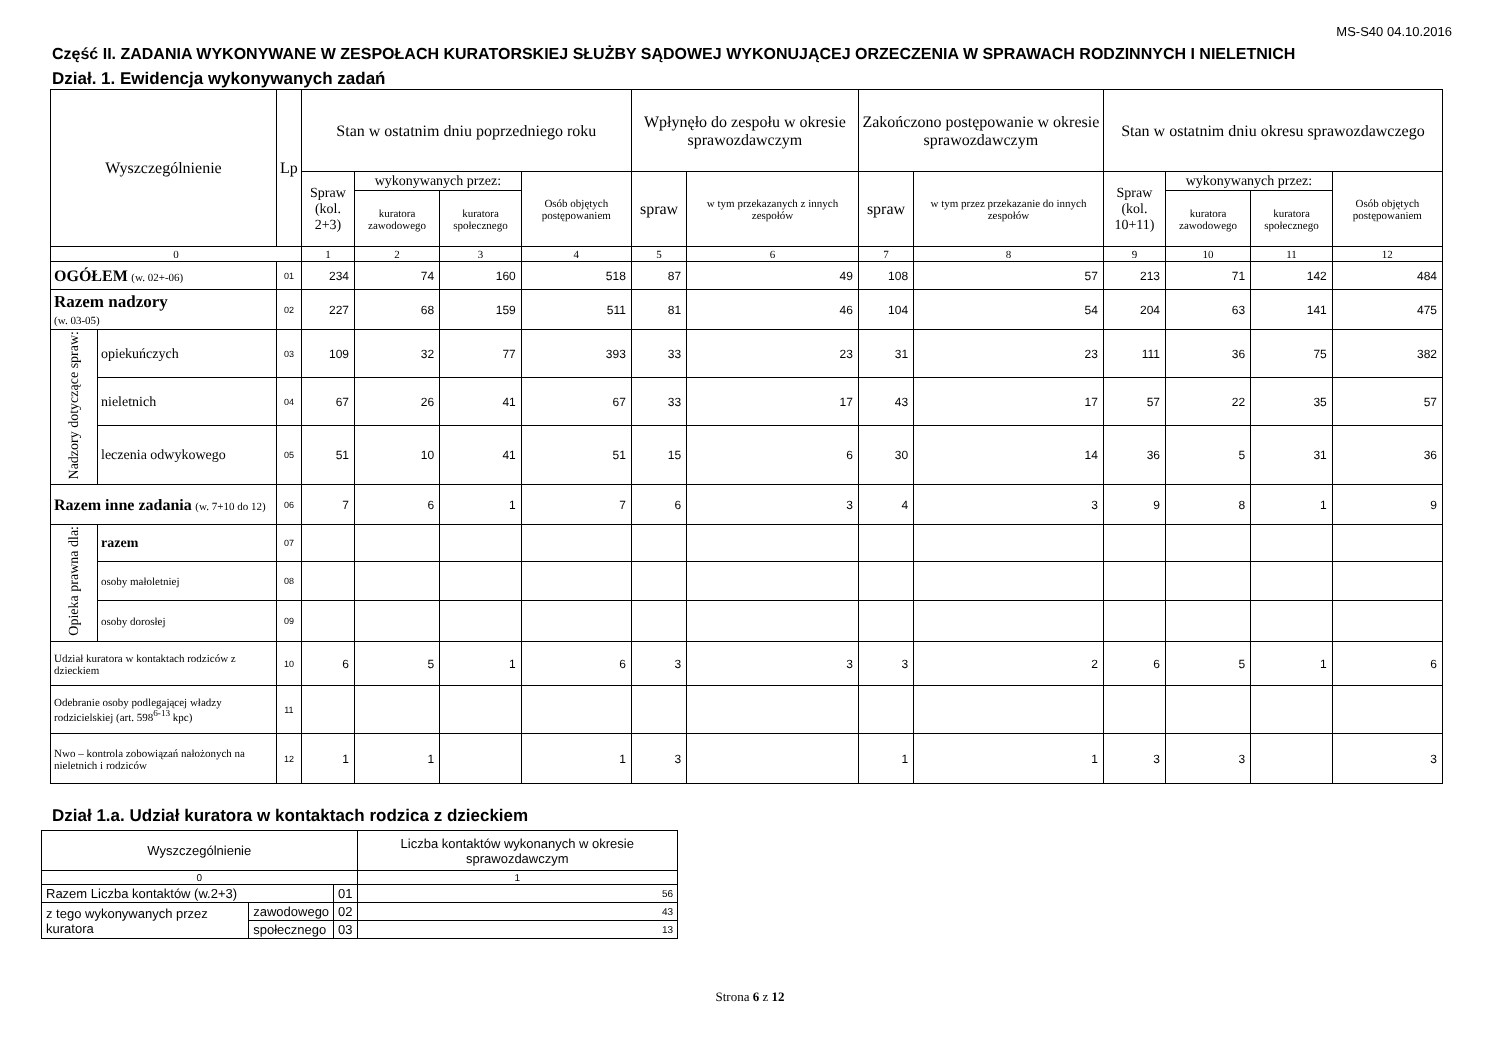MS-S40 04.10.2016
Część II. ZADANIA WYKONYWANE W ZESPOŁACH KURATORSKIEJ SŁUŻBY SĄDOWEJ WYKONUJĄCEJ ORZECZENIA W SPRAWACH RODZINNYCH I NIELETNICH
Dział. 1. Ewidencja wykonywanych zadań
| Wyszczególnienie | | | Lp | Stan w ostatnim dniu poprzedniego roku | | | | Wpłynęło do zespołu w okresie sprawozdawczym | | Zakończono postępowanie w okresie sprawozdawczym | | Stan w ostatnim dniu okresu sprawozdawczego | | | |
| --- | --- | --- | --- | --- | --- | --- | --- | --- | --- | --- | --- | --- | --- | --- | --- |
| | | | | Spraw (kol. 2+3) | wykonywanych przez: | | Osób objętych postępowaniem | spraw | w tym przekazanych z innych zespołów | spraw | w tym przez przekazanie do innych zespołów | Spraw (kol. 10+11) | wykonywanych przez: | | Osób objętych postępowaniem |
| | | | | | kuratora zawodowego | kuratora społecznego | | | | | | | kuratora zawodowego | kuratora społecznego | |
| 0 | | | | 1 | 2 | 3 | 4 | 5 | 6 | 7 | 8 | 9 | 10 | 11 | 12 |
| OGÓŁEM (w. 02+-06) | | | 01 | 234 | 74 | 160 | 518 | 87 | 49 | 108 | 57 | 213 | 71 | 142 | 484 |
| Razem nadzory (w. 03-05) | | | 02 | 227 | 68 | 159 | 511 | 81 | 46 | 104 | 54 | 204 | 63 | 141 | 475 |
| Nadzory dotyczące spraw: | opiekuńczych | | 03 | 109 | 32 | 77 | 393 | 33 | 23 | 31 | 23 | 111 | 36 | 75 | 382 |
| | nieletnich | | 04 | 67 | 26 | 41 | 67 | 33 | 17 | 43 | 17 | 57 | 22 | 35 | 57 |
| | leczenia odwykowego | | 05 | 51 | 10 | 41 | 51 | 15 | 6 | 30 | 14 | 36 | 5 | 31 | 36 |
| Razem inne zadania (w. 7+10 do 12) | | | 06 | 7 | 6 | 1 | 7 | 6 | 3 | 4 | 3 | 9 | 8 | 1 | 9 |
| Opieka prawna dla: | | razem | 07 | | | | | | | | | | | | |
| | | osoby małoletniej | 08 | | | | | | | | | | | | |
| | | osoby dorosłej | 09 | | | | | | | | | | | | |
| Udział kuratora w kontaktach rodziców z dzieckiem | | | 10 | 6 | 5 | 1 | 6 | 3 | 3 | 3 | 2 | 6 | 5 | 1 | 6 |
| Odebranie osoby podlegającej władzy rodzicielskiej (art. 598<sup>6-13</sup> kpc) | | | 11 | | | | | | | | | | | | |
| Nwo – kontrola zobowiązań nałożonych na nieletnich i rodziców | | | 12 | 1 | 1 | | 1 | 3 | | 1 | 1 | 3 | 3 | | 3 |
Dział 1.a. Udział kuratora w kontaktach rodzica z dzieckiem
| Wyszczególnienie | | | Liczba kontaktów wykonanych w okresie sprawozdawczym |
| 0 | | | 1 |
| Razem Liczba kontaktów (w.2+3) | | 01 | 56 |
| z tego wykonywanych przez kuratora | zawodowego | 02 | 43 |
| | społecznego | 03 | 13 |
Strona 6 z 12